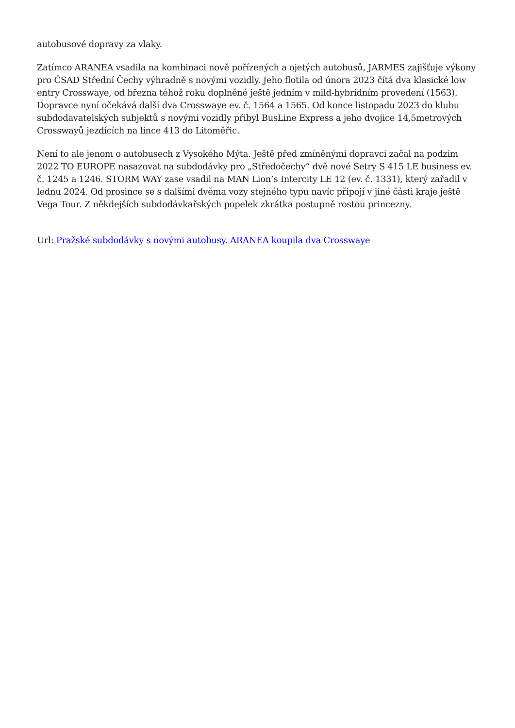autobusové dopravy za vlaky.
Zatímco ARANEA vsadila na kombinaci nově pořízených a ojetých autobusů, JARMES zajišťuje výkony pro ČSAD Střední Čechy výhradně s novými vozidly. Jeho flotila od února 2023 čítá dva klasické low entry Crosswaye, od března téhož roku doplněné ještě jedním v mild-hybridním provedení (1563). Dopravce nyní očekává další dva Crosswaye ev. č. 1564 a 1565. Od konce listopadu 2023 do klubu subdodavatelských subjektů s novými vozidly přibyl BusLine Express a jeho dvojice 14,5metrových Crosswayů jezdících na lince 413 do Litoměřic.
Není to ale jenom o autobusech z Vysokého Mýta. Ještě před zmíněnými dopravci začal na podzim 2022 TO EUROPE nasazovat na subdodávky pro „Středočechy“ dvě nové Setry S 415 LE business ev. č. 1245 a 1246. STORM WAY zase vsadil na MAN Lion’s Intercity LE 12 (ev. č. 1331), který zařadil v lednu 2024. Od prosince se s dalšími dvěma vozy stejného typu navíc připojí v jiné části kraje ještě Vega Tour. Z někdejších subdodávkařských popelek zkrátka postupně rostou princezny.
Url: Pražské subdodávky s novými autobusy. ARANEA koupila dva Crosswaye